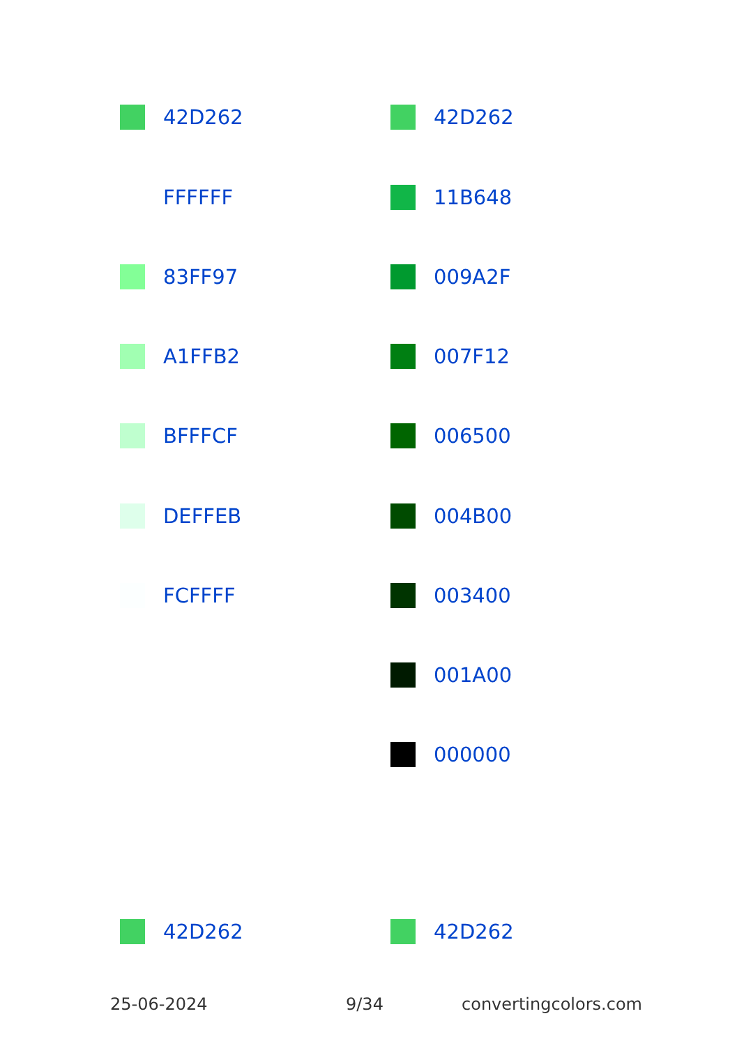42D262 42D262
FFFFFF 11B648
83FF97 009A2F
A1FFB2 007F12
BFFFCF 006500
DEFFEB 004B00
FCFFFF 003400
001A00
000000
42D262 42D262
25-06-2024 9/34 convertingcolors.com